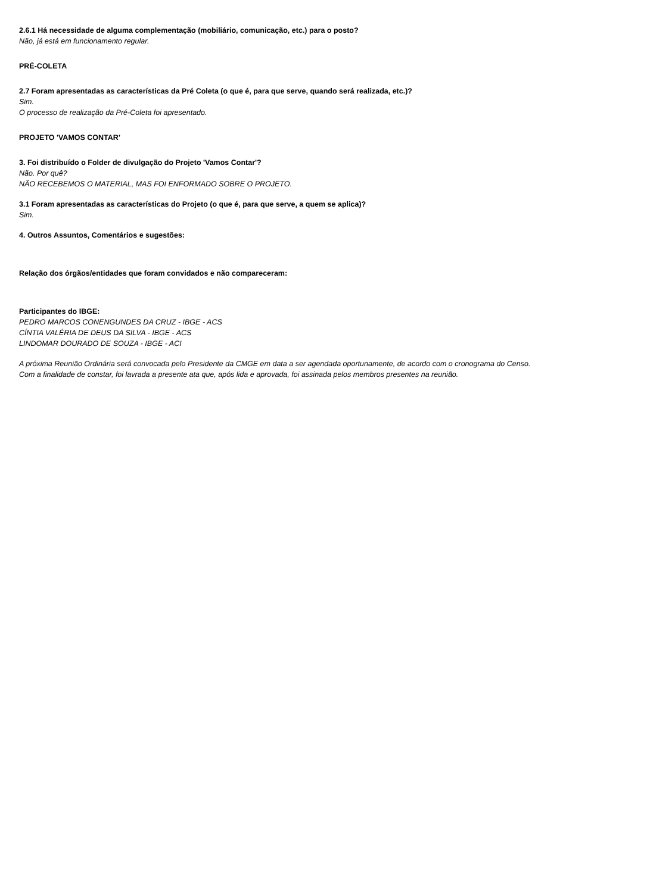2.6.1 Há necessidade de alguma complementação (mobiliário, comunicação, etc.) para o posto?
Não, já está em funcionamento regular.
PRÉ-COLETA
2.7 Foram apresentadas as características da Pré Coleta (o que é, para que serve, quando será realizada, etc.)?
Sim.
O processo de realização da Pré-Coleta foi apresentado.
PROJETO 'VAMOS CONTAR'
3. Foi distribuído o Folder de divulgação do Projeto 'Vamos Contar'?
Não. Por quê?
NÃO RECEBEMOS O MATERIAL, MAS FOI ENFORMADO SOBRE O PROJETO.
3.1 Foram apresentadas as características do Projeto (o que é, para que serve, a quem se aplica)?
Sim.
4. Outros Assuntos, Comentários e sugestões:
Relação dos órgãos/entidades que foram convidados e não compareceram:
Participantes do IBGE:
PEDRO MARCOS CONENGUNDES DA CRUZ - IBGE - ACS
CÍNTIA VALÉRIA DE DEUS DA SILVA - IBGE - ACS
LINDOMAR DOURADO DE SOUZA - IBGE - ACI
A próxima Reunião Ordinária será convocada pelo Presidente da CMGE em data a ser agendada oportunamente, de acordo com o cronograma do Censo.
Com a finalidade de constar, foi lavrada a presente ata que, após lida e aprovada, foi assinada pelos membros presentes na reunião.